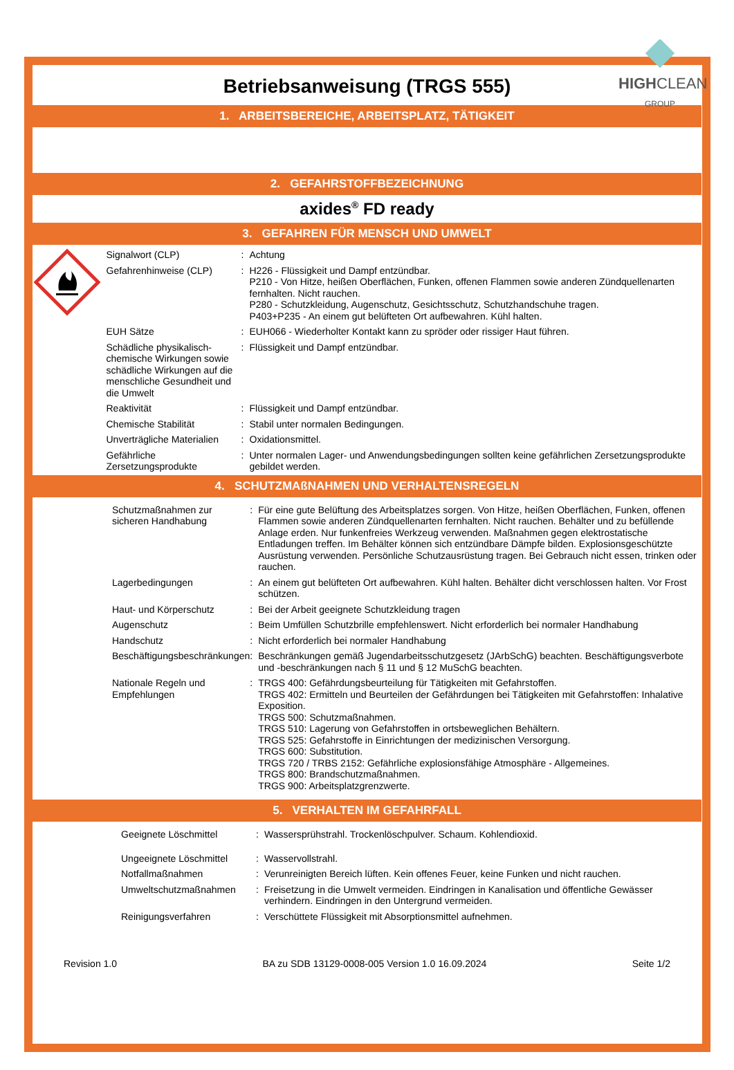Betriebsanweisung (TRGS 555)
HIGHCLEAN
GROUP
1. ARBEITSBEREICHE, ARBEITSPLATZ, TÄTIGKEIT
2. GEFAHRSTOFFBEZEICHNUNG
axides<sup>®</sup> FD ready
3. GEFAHREN FÜR MENSCH UND UMWELT
| Signalwort (CLP) | : | Achtung |
| Gefahrenhinweise (CLP) | : | H226 - Flüssigkeit und Dampf entzündbar. P210 - Von Hitze, heißen Oberflächen, Funken, offenen Flammen sowie anderen Zündquellenarten fernhalten. Nicht rauchen. P280 - Schutzkleidung, Augenschutz, Gesichtsschutz, Schutzhandschuhe tragen. P403+P235 - An einem gut belüfteten Ort aufbewahren. Kühl halten. |
| EUH Sätze | : | EUH066 - Wiederholter Kontakt kann zu spröder oder rissiger Haut führen. |
| Schädliche physikalisch-chemische Wirkungen sowie schädliche Wirkungen auf die menschliche Gesundheit und die Umwelt | : | Flüssigkeit und Dampf entzündbar. |
| Reaktivität | : | Flüssigkeit und Dampf entzündbar. |
| Chemische Stabilität | : | Stabil unter normalen Bedingungen. |
| Unverträgliche Materialien | : | Oxidationsmittel. |
| Gefährliche Zersetzungsprodukte | : | Unter normalen Lager- und Anwendungsbedingungen sollten keine gefährlichen Zersetzungsprodukte gebildet werden. |
4. SCHUTZMAßNAHMEN UND VERHALTENSREGELN
| Schutzmaßnahmen zur sicheren Handhabung | : | Für eine gute Belüftung des Arbeitsplatzes sorgen. Von Hitze, heißen Oberflächen, Funken, offenen Flammen sowie anderen Zündquellenarten fernhalten. Nicht rauchen. Behälter und zu befüllende Anlage erden. Nur funkenfreies Werkzeug verwenden. Maßnahmen gegen elektrostatische Entladungen treffen. Im Behälter können sich entzündbare Dämpfe bilden. Explosionsgeschützte Ausrüstung verwenden. Persönliche Schutzausrüstung tragen. Bei Gebrauch nicht essen, trinken oder rauchen. |
| Lagerbedingungen | : | An einem gut belüfteten Ort aufbewahren. Kühl halten. Behälter dicht verschlossen halten. Vor Frost schützen. |
| Haut- und Körperschutz | : | Bei der Arbeit geeignete Schutzkleidung tragen |
| Augenschutz | : | Beim Umfüllen Schutzbrille empfehlenswert. Nicht erforderlich bei normaler Handhabung |
| Handschutz | : | Nicht erforderlich bei normaler Handhabung |
| Beschäftigungsbeschränkungen | : | Beschränkungen gemäß Jugendarbeitsschutzgesetz (JArbSchG) beachten. Beschäftigungsverbote und -beschränkungen nach § 11 und § 12 MuSchG beachten. |
| Nationale Regeln und Empfehlungen | : | TRGS 400: Gefährdungsbeurteilung für Tätigkeiten mit Gefahrstoffen. TRGS 402: Ermitteln und Beurteilen der Gefährdungen bei Tätigkeiten mit Gefahrstoffen: Inhalative Exposition. TRGS 500: Schutzmaßnahmen. TRGS 510: Lagerung von Gefahrstoffen in ortsbeweglichen Behältern. TRGS 525: Gefahrstoffe in Einrichtungen der medizinischen Versorgung. TRGS 600: Substitution. TRGS 720 / TRBS 2152: Gefährliche explosionsfähige Atmosphäre - Allgemeines. TRGS 800: Brandschutzmaßnahmen. TRGS 900: Arbeitsplatzgrenzwerte. |
5. VERHALTEN IM GEFAHRFALL
| Geeignete Löschmittel | : | Wassersprühstrahl. Trockenlöschpulver. Schaum. Kohlendioxid. |
| Ungeeignete Löschmittel | : | Wasservollstrahl. |
| Notfallmaßnahmen | : | Verunreinigten Bereich lüften. Kein offenes Feuer, keine Funken und nicht rauchen. |
| Umweltschutzmaßnahmen | : | Freisetzung in die Umwelt vermeiden. Eindringen in Kanalisation und öffentliche Gewässer verhindern. Eindringen in den Untergrund vermeiden. |
| Reinigungsverfahren | : | Verschüttete Flüssigkeit mit Absorptionsmittel aufnehmen. |
Revision 1.0 BA zu SDB 13129-0008-005 Version 1.0 16.09.2024 Seite 1/2